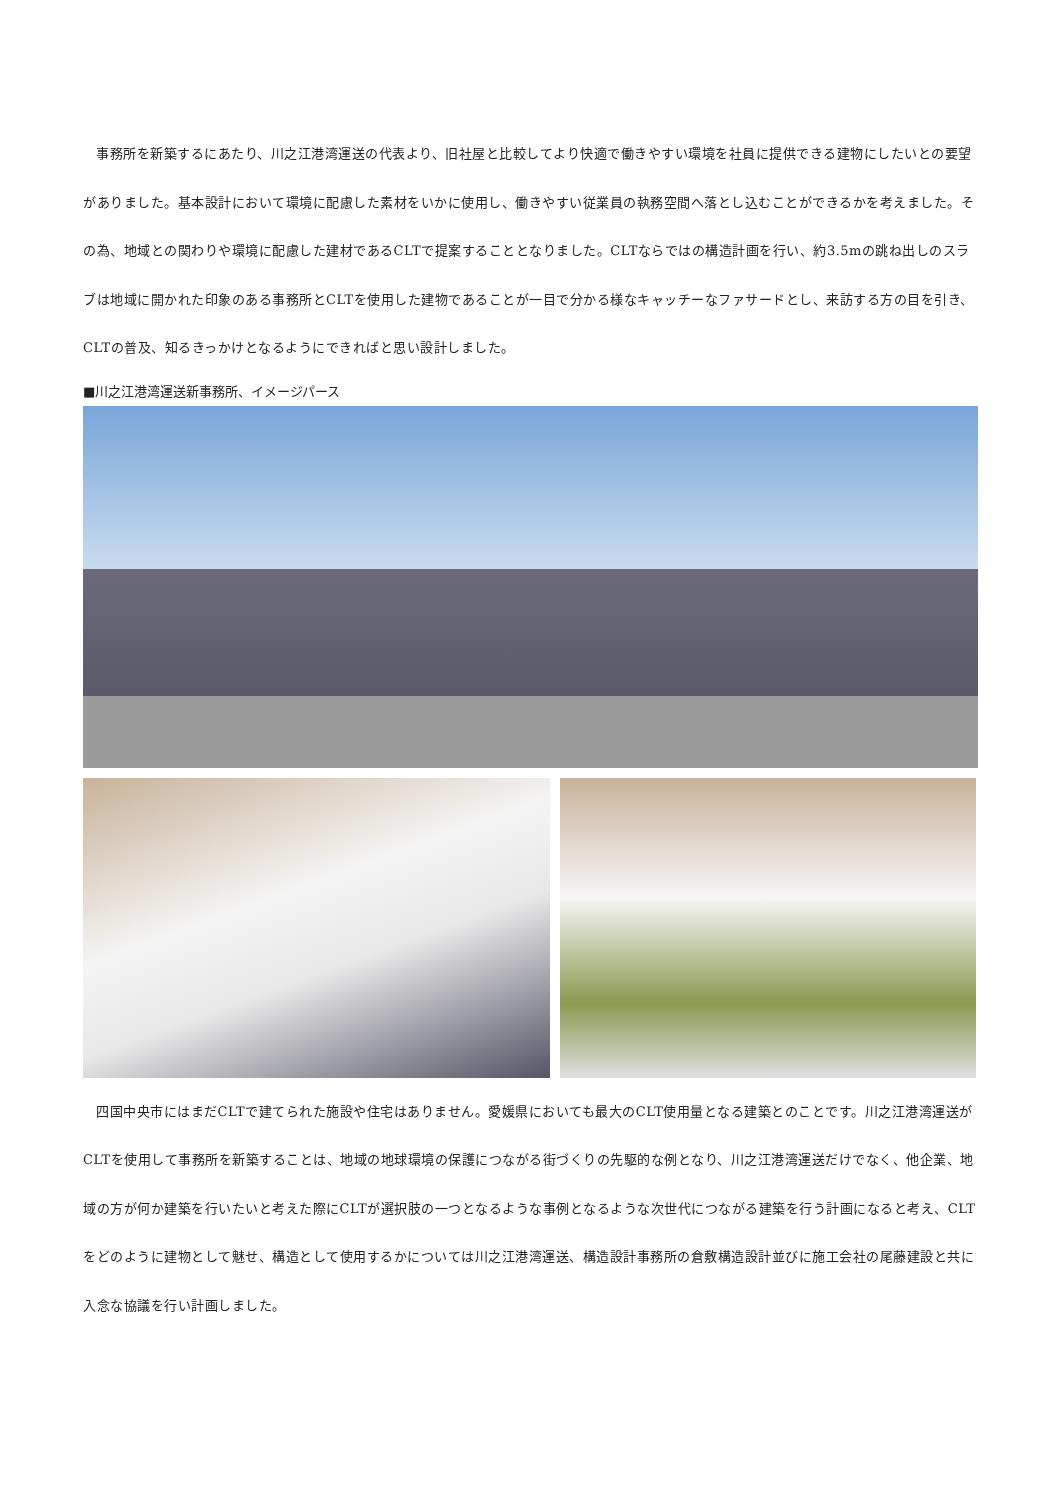事務所を新築するにあたり、川之江港湾運送の代表より、旧社屋と比較してより快適で働きやすい環境を社員に提供できる建物にしたいとの要望がありました。基本設計において環境に配慮した素材をいかに使用し、働きやすい従業員の執務空間へ落とし込むことができるかを考えました。その為、地域との関わりや環境に配慮した建材であるCLTで提案することとなりました。CLTならではの構造計画を行い、約3.5mの跳ね出しのスラブは地域に開かれた印象のある事務所とCLTを使用した建物であることが一目で分かる様なキャッチーなファサードとし、来訪する方の目を引き、CLTの普及、知るきっかけとなるようにできればと思い設計しました。
■川之江港湾運送新事務所、イメージパース
四国中央市にはまだCLTで建てられた施設や住宅はありません。愛媛県においても最大のCLT使用量となる建築とのことです。川之江港湾運送がCLTを使用して事務所を新築することは、地域の地球環境の保護につながる街づくりの先駆的な例となり、川之江港湾運送だけでなく、他企業、地域の方が何か建築を行いたいと考えた際にCLTが選択肢の一つとなるような事例となるような次世代につながる建築を行う計画になると考え、CLTをどのように建物として魅せ、構造として使用するかについては川之江港湾運送、構造設計事務所の倉敷構造設計並びに施工会社の尾藤建設と共に入念な協議を行い計画しました。